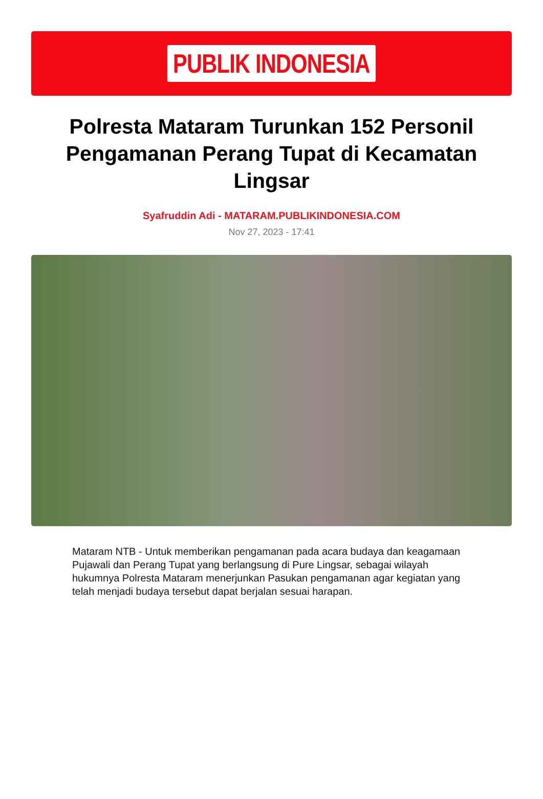PUBLIK INDONESIA
Polresta Mataram Turunkan 152 Personil Pengamanan Perang Tupat di Kecamatan Lingsar
Syafruddin Adi - MATARAM.PUBLIKINDONESIA.COM
Nov 27, 2023 - 17:41
Mataram NTB - Untuk memberikan pengamanan pada acara budaya dan keagamaan Pujawali dan Perang Tupat yang berlangsung di Pure Lingsar, sebagai wilayah hukumnya Polresta Mataram menerjunkan Pasukan pengamanan agar kegiatan yang telah menjadi budaya tersebut dapat berjalan sesuai harapan.